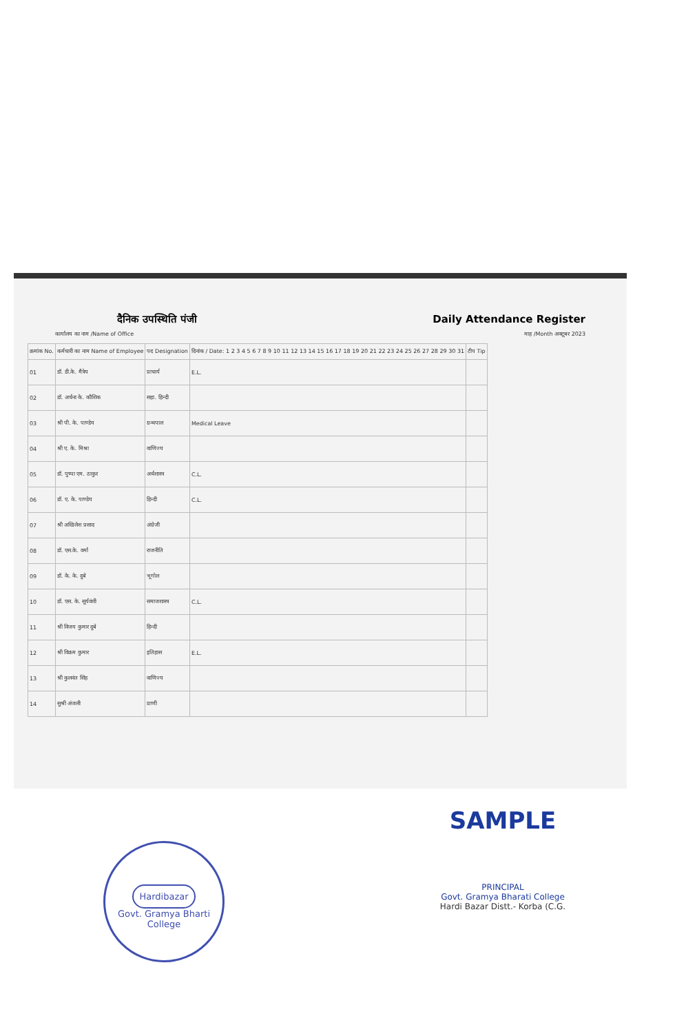दैनिक उपस्थिति पंजी Daily Attendance Register
कार्यालय का नाम /Name of Office माह /Month अक्टूबर 2023
| क्रमांक No. | कर्मचारी का नाम Name of Employee | पद Designation | दिनांक / Date: 1 2 3 4 5 6 7 8 9 10 11 12 13 14 15 16 17 18 19 20 21 22 23 24 25 26 27 28 29 30 31 | टीप Tip |
| --- | --- | --- | --- | --- |
| 01 | डॉ. डी.के. मैत्रेय | प्राचार्य | E.L. | |
| 02 | डॉ. अर्चना के. कौशिक | सहा. हिन्दी | | |
| 03 | श्री पी. के. पाण्डेय | ग्रन्थपाल | Medical Leave | |
| 04 | श्री ए. के. मिश्रा | वाणिज्य | | |
| 05 | डॉ. पुष्पा एम. ठाकुर | अर्थशास्त्र | C.L. | |
| 06 | डॉ. ए. के. पाण्डेय | हिन्दी | C.L. | |
| 07 | श्री अखिलेश प्रसाद | अंग्रेजी | | |
| 08 | डॉ. एस.के. वर्मा | राजनीति | | |
| 09 | डॉ. के. के. दुबे | भूगोल | | |
| 10 | डॉ. एस. के. सूर्यवंशी | समाजशास्त्र | C.L. | |
| 11 | श्री विजय कुमार दुबे | हिन्दी | | |
| 12 | श्री विक्रम कुमार | इतिहास | E.L. | |
| 13 | श्री कुलवंत सिंह | वाणिज्य | | |
| 14 | सुश्री अंजली | प्राणी | | |
SAMPLE
PRINCIPAL
Govt. Gramya Bharati College
Hardi Bazar Distt.- Korba (C.G.
Hardibazar
Govt. Gramya Bharti College